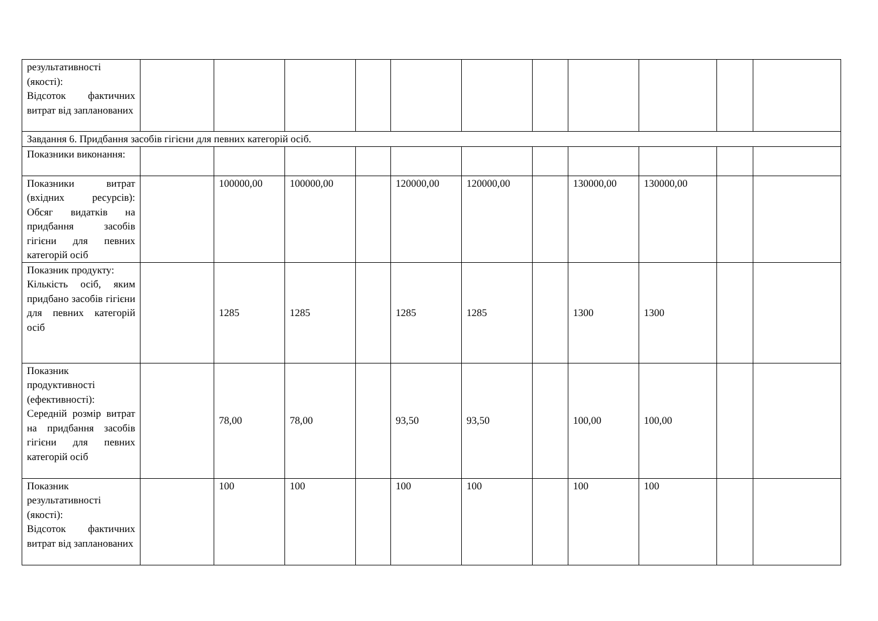| результативності (якості): Відсоток фактичних витрат від запланованих | | | | | | | | | | | |
| Завдання 6. Придбання засобів гігієни для певних категорій осіб. | | | | | | | | | | | |
| Показники виконання: | | | | | | | | | | | |
| Показники витрат (вхідних ресурсів): Обсяг видатків на придбання засобів гігієни для певних категорій осіб | | 100000,00 | 100000,00 | | 120000,00 | 120000,00 | | 130000,00 | 130000,00 | | |
| Показник продукту: Кількість осіб, яким придбано засобів гігієни для певних категорій осіб | | 1285 | 1285 | | 1285 | 1285 | | 1300 | 1300 | | |
| Показник продуктивності (ефективності): Середній розмір витрат на придбання засобів гігієни для певних категорій осіб | | 78,00 | 78,00 | | 93,50 | 93,50 | | 100,00 | 100,00 | | |
| Показник результативності (якості): Відсоток фактичних витрат від запланованих | | 100 | 100 | | 100 | 100 | | 100 | 100 | | |